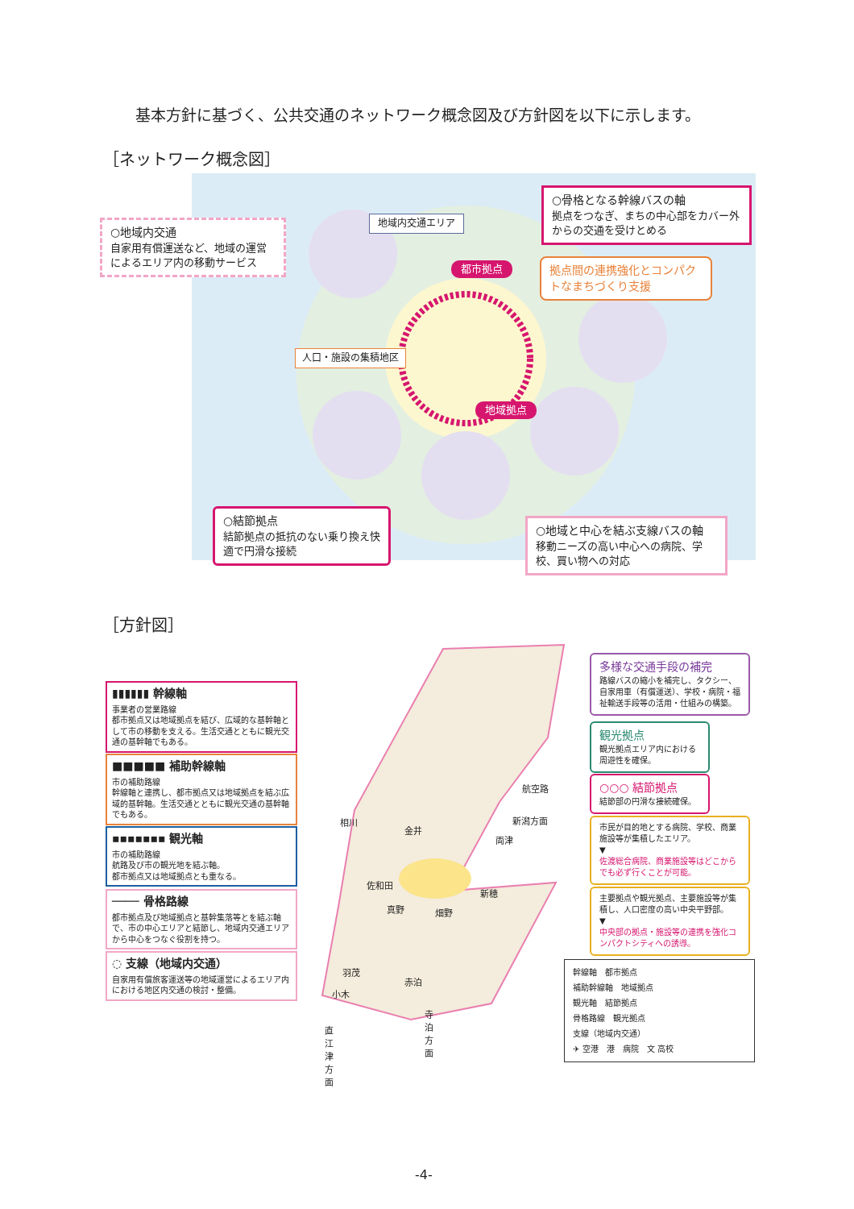基本方針に基づく、公共交通のネットワーク概念図及び方針図を以下に示します。
［ネットワーク概念図］
○地域内交通
自家用有償運送など、地域の運営によるエリア内の移動サービス
地域内交通エリア
○骨格となる幹線バスの軸
拠点をつなぎ、まちの中心部をカバー外からの交通を受けとめる
都市拠点
拠点間の連携強化とコンパクトなまちづくり支援
人口・施設の集積地区
地域拠点
○結節拠点
結節拠点の抵抗のない乗り換え快適で円滑な接続
○地域と中心を結ぶ支線バスの軸
移動ニーズの高い中心への病院、学校、買い物への対応
［方針図］
▮▮▮▮▮▮ 幹線軸
事業者の営業路線
都市拠点又は地域拠点を結び、広域的な基幹軸として市の移動を支える。生活交通とともに観光交通の基幹軸でもある。
■■■■■ 補助幹線軸
市の補助路線
幹線軸と連携し、都市拠点又は地域拠点を結ぶ広域的基幹軸。生活交通とともに観光交通の基幹軸でもある。
▪▪▪▪▪▪▪ 観光軸
市の補助路線
航路及び市の観光地を結ぶ軸。
都市拠点又は地域拠点とも重なる。
──── 骨格路線
都市拠点及び地域拠点と基幹集落等とを結ぶ軸で、市の中心エリアと結節し、地域内交通エリアから中心をつなぐ役割を持つ。
◌ 支線（地域内交通）
自家用有償旅客運送等の地域運営によるエリア内における地区内交通の検討・整備。
相川
金井
両津
航空路
新潟方面
佐和田
新穂
真野 畑野
羽茂
赤泊
小木
直江津方面
寺泊方面
多様な交通手段の補完
路線バスの縮小を補完し、タクシー、自家用車（有償運送）、学校・病院・福祉輸送手段等の活用・仕組みの構築。
観光拠点
観光拠点エリア内における周遊性を確保。
○○○ 結節拠点
結節部の円滑な接続確保。
市民が目的地とする病院、学校、商業施設等が集積したエリア。
▼
佐渡総合病院、商業施設等はどこからでも必ず行くことが可能。
主要拠点や観光拠点、主要施設等が集積し、人口密度の高い中央平野部。
▼
中央部の拠点・施設等の連携を強化コンパクトシティへの誘導。
幹線軸　都市拠点
補助幹線軸　地域拠点
観光軸　結節拠点
骨格路線　観光拠点
支線（地域内交通）
✈ 空港　港　病院　文 高校
-4-